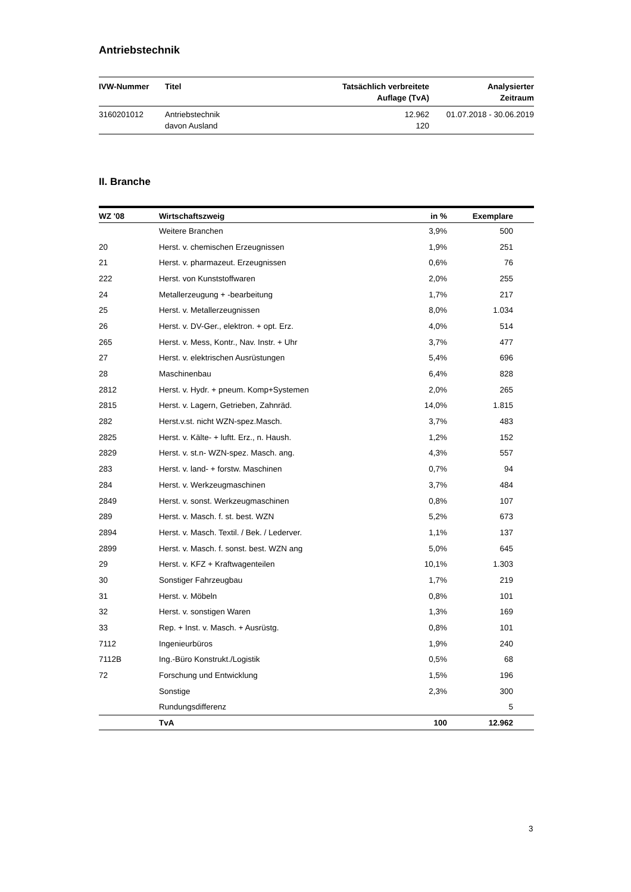Antriebstechnik
| IVW-Nummer | Titel | Tatsächlich verbreitete Auflage (TvA) | Analysierter Zeitraum |
| --- | --- | --- | --- |
| 3160201012 | Antriebstechnik davon Ausland | 12.962 120 | 01.07.2018 - 30.06.2019 |
II. Branche
| WZ '08 | Wirtschaftszweig | in % | Exemplare | |
| --- | --- | --- | --- | --- |
| | Weitere Branchen | 3,9% | 500 | |
| 20 | Herst. v. chemischen Erzeugnissen | 1,9% | 251 | |
| 21 | Herst. v. pharmazeut. Erzeugnissen | 0,6% | 76 | |
| 222 | Herst. von Kunststoffwaren | 2,0% | 255 | |
| 24 | Metallerzeugung + -bearbeitung | 1,7% | 217 | |
| 25 | Herst. v. Metallerzeugnissen | 8,0% | 1.034 | |
| 26 | Herst. v. DV-Ger., elektron. + opt. Erz. | 4,0% | 514 | |
| 265 | Herst. v. Mess, Kontr., Nav. Instr. + Uhr | 3,7% | 477 | |
| 27 | Herst. v. elektrischen Ausrüstungen | 5,4% | 696 | |
| 28 | Maschinenbau | 6,4% | 828 | |
| 2812 | Herst. v. Hydr. + pneum. Komp+Systemen | 2,0% | 265 | |
| 2815 | Herst. v. Lagern, Getrieben, Zahnräd. | 14,0% | 1.815 | |
| 282 | Herst.v.st. nicht WZN-spez.Masch. | 3,7% | 483 | |
| 2825 | Herst. v. Kälte- + luftt. Erz., n. Haush. | 1,2% | 152 | |
| 2829 | Herst. v. st.n- WZN-spez. Masch. ang. | 4,3% | 557 | |
| 283 | Herst. v. land- + forstw. Maschinen | 0,7% | 94 | |
| 284 | Herst. v. Werkzeugmaschinen | 3,7% | 484 | |
| 2849 | Herst. v. sonst. Werkzeugmaschinen | 0,8% | 107 | |
| 289 | Herst. v. Masch. f. st. best. WZN | 5,2% | 673 | |
| 2894 | Herst. v. Masch. Textil. / Bek. / Lederver. | 1,1% | 137 | |
| 2899 | Herst. v. Masch. f. sonst. best. WZN ang | 5,0% | 645 | |
| 29 | Herst. v. KFZ + Kraftwagenteilen | 10,1% | 1.303 | |
| 30 | Sonstiger Fahrzeugbau | 1,7% | 219 | |
| 31 | Herst. v. Möbeln | 0,8% | 101 | |
| 32 | Herst. v. sonstigen Waren | 1,3% | 169 | |
| 33 | Rep. + Inst. v. Masch. + Ausrüstg. | 0,8% | 101 | |
| 7112 | Ingenieurbüros | 1,9% | 240 | |
| 7112B | Ing.-Büro Konstrukt./Logistik | 0,5% | 68 | |
| 72 | Forschung und Entwicklung | 1,5% | 196 | |
| | Sonstige | 2,3% | 300 | |
| | Rundungsdifferenz | | 5 | |
| | TvA | 100 | 12.962 | |
3